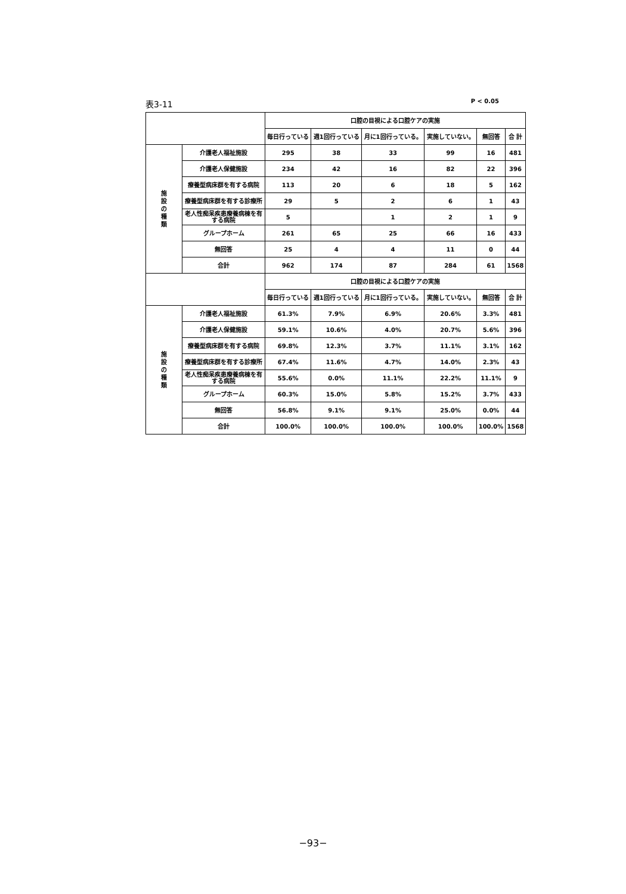表3-11 P < 0.05
| | | 口腔の目視による口腔ケアの実施 | | | | | |
| --- | --- | --- | --- | --- | --- | --- | --- |
| | | 毎日行っている | 週1回行っている | 月に1回行っている。 | 実施していない。 | 無回答 | 合 計 |
| 施 設 の 種 類 | 介護老人福祉施設 | 295 | 38 | 33 | 99 | 16 | 481 |
| | 介護老人保健施設 | 234 | 42 | 16 | 82 | 22 | 396 |
| | 療養型病床群を有する病院 | 113 | 20 | 6 | 18 | 5 | 162 |
| | 療養型病床群を有する診療所 | 29 | 5 | 2 | 6 | 1 | 43 |
| | 老人性痴呆疾患療養病棟を有する病院 | 5 | | 1 | 2 | 1 | 9 |
| | グループホーム | 261 | 65 | 25 | 66 | 16 | 433 |
| | 無回答 | 25 | 4 | 4 | 11 | 0 | 44 |
| | 合計 | 962 | 174 | 87 | 284 | 61 | 1568 |
| | | 口腔の目視による口腔ケアの実施 | | | | | |
| | | 毎日行っている | 週1回行っている | 月に1回行っている。 | 実施していない。 | 無回答 | 合 計 |
| 施 設 の 種 類 | 介護老人福祉施設 | 61.3% | 7.9% | 6.9% | 20.6% | 3.3% | 481 |
| | 介護老人保健施設 | 59.1% | 10.6% | 4.0% | 20.7% | 5.6% | 396 |
| | 療養型病床群を有する病院 | 69.8% | 12.3% | 3.7% | 11.1% | 3.1% | 162 |
| | 療養型病床群を有する診療所 | 67.4% | 11.6% | 4.7% | 14.0% | 2.3% | 43 |
| | 老人性痴呆疾患療養病棟を有する病院 | 55.6% | 0.0% | 11.1% | 22.2% | 11.1% | 9 |
| | グループホーム | 60.3% | 15.0% | 5.8% | 15.2% | 3.7% | 433 |
| | 無回答 | 56.8% | 9.1% | 9.1% | 25.0% | 0.0% | 44 |
| | 合計 | 100.0% | 100.0% | 100.0% | 100.0% | 100.0% | 1568 |
−93−